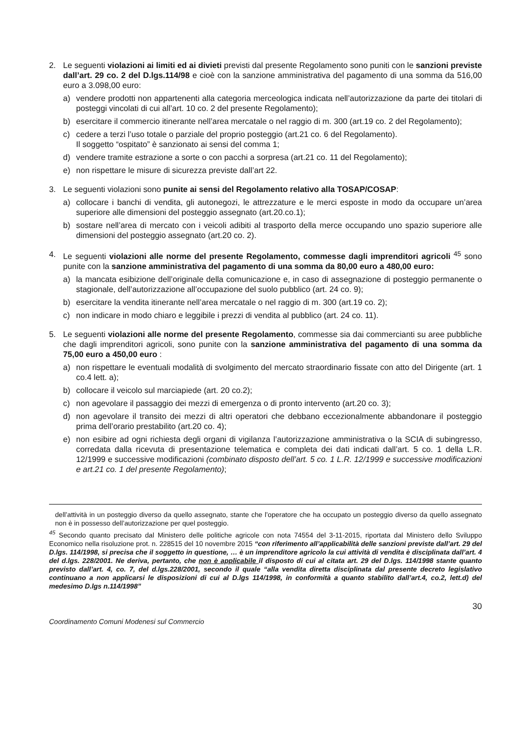2. Le seguenti violazioni ai limiti ed ai divieti previsti dal presente Regolamento sono puniti con le sanzioni previste dall’art. 29 co. 2 del D.lgs.114/98 e cioè con la sanzione amministrativa del pagamento di una somma da 516,00 euro a 3.098,00 euro:
a) vendere prodotti non appartenenti alla categoria merceologica indicata nell’autorizzazione da parte dei titolari di posteggi vincolati di cui all’art. 10 co. 2 del presente Regolamento);
b) esercitare il commercio itinerante nell’area mercatale o nel raggio di m. 300 (art.19 co. 2 del Regolamento);
c) cedere a terzi l’uso totale o parziale del proprio posteggio (art.21 co. 6 del Regolamento).
Il soggetto “ospitato” è sanzionato ai sensi del comma 1;
d) vendere tramite estrazione a sorte o con pacchi a sorpresa (art.21 co. 11 del Regolamento);
e) non rispettare le misure di sicurezza previste dall’art 22.
3. Le seguenti violazioni sono punite ai sensi del Regolamento relativo alla TOSAP/COSAP:
a) collocare i banchi di vendita, gli autonegozi, le attrezzature e le merci esposte in modo da occupare un’area superiore alle dimensioni del posteggio assegnato (art.20.co.1);
b) sostare nell’area di mercato con i veicoli adibiti al trasporto della merce occupando uno spazio superiore alle dimensioni del posteggio assegnato (art.20 co. 2).
4. Le seguenti violazioni alle norme del presente Regolamento, commesse dagli imprenditori agricoli <sup>45</sup> sono punite con la sanzione amministrativa del pagamento di una somma da 80,00 euro a 480,00 euro:
a) la mancata esibizione dell’originale della comunicazione e, in caso di assegnazione di posteggio permanente o stagionale, dell’autorizzazione all’occupazione del suolo pubblico (art. 24 co. 9);
b) esercitare la vendita itinerante nell’area mercatale o nel raggio di m. 300 (art.19 co. 2);
c) non indicare in modo chiaro e leggibile i prezzi di vendita al pubblico (art. 24 co. 11).
5. Le seguenti violazioni alle norme del presente Regolamento, commesse sia dai commercianti su aree pubbliche che dagli imprenditori agricoli, sono punite con la sanzione amministrativa del pagamento di una somma da 75,00 euro a 450,00 euro :
a) non rispettare le eventuali modalità di svolgimento del mercato straordinario fissate con atto del Dirigente (art. 1 co.4 lett. a);
b) collocare il veicolo sul marciapiede (art. 20 co.2);
c) non agevolare il passaggio dei mezzi di emergenza o di pronto intervento (art.20 co. 3);
d) non agevolare il transito dei mezzi di altri operatori che debbano eccezionalmente abbandonare il posteggio prima dell’orario prestabilito (art.20 co. 4);
e) non esibire ad ogni richiesta degli organi di vigilanza l’autorizzazione amministrativa o la SCIA di subingresso, corredata dalla ricevuta di presentazione telematica e completa dei dati indicati dall’art. 5 co. 1 della L.R. 12/1999 e successive modificazioni (combinato disposto dell’art. 5 co. 1 L.R. 12/1999 e successive modificazioni e art.21 co. 1 del presente Regolamento);
dell’attività in un posteggio diverso da quello assegnato, stante che l’operatore che ha occupato un posteggio diverso da quello assegnato non è in possesso dell’autorizzazione per quel posteggio.
<sup>45</sup> Secondo quanto precisato dal Ministero delle politiche agricole con nota 74554 del 3-11-2015, riportata dal Ministero dello Sviluppo Economico nella risoluzione prot. n. 228515 del 10 novembre 2015 “con riferimento all’applicabilità delle sanzioni previste dall’art. 29 del D.lgs. 114/1998, si precisa che il soggetto in questione, … è un imprenditore agricolo la cui attività di vendita è disciplinata dall’art. 4 del d.lgs. 228/2001. Ne deriva, pertanto, che non è applicabile il disposto di cui al citata art. 29 del D.lgs. 114/1998 stante quanto previsto dall’art. 4, co. 7, del d.lgs.228/2001, secondo il quale “alla vendita diretta disciplinata dal presente decreto legislativo continuano a non applicarsi le disposizioni di cui al D.lgs 114/1998, in conformità a quanto stabilito dall’art.4, co.2, lett.d) del medesimo D.lgs n.114/1998”
30
Coordinamento Comuni Modenesi sul Commercio